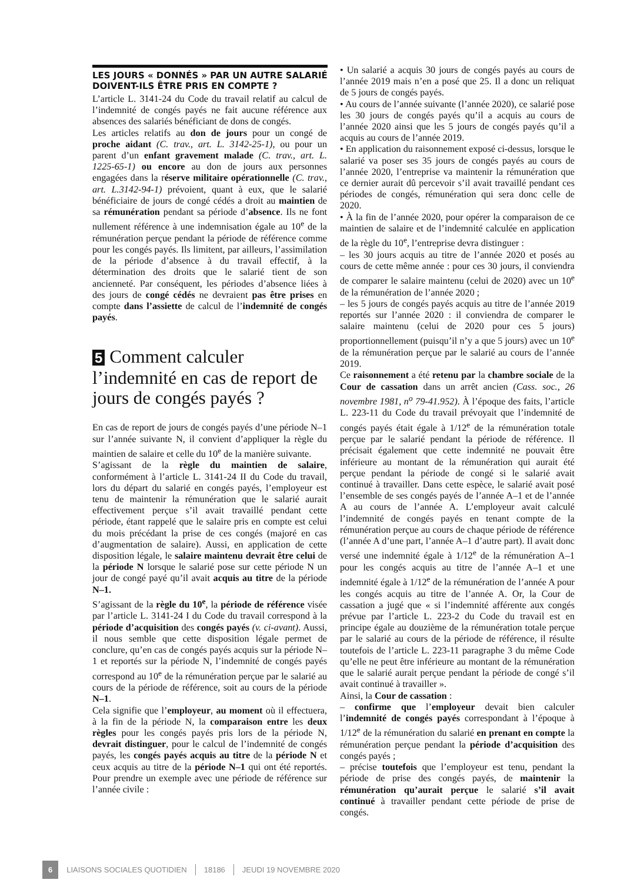LES JOURS « DONNÉS » PAR UN AUTRE SALARIÉ
DOIVENT-ILS ÊTRE PRIS EN COMPTE ?
L’article L. 3141-24 du Code du travail relatif au calcul de l’indemnité de congés payés ne fait aucune référence aux absences des salariés bénéficiant de dons de congés.
Les articles relatifs au don de jours pour un congé de proche aidant (C. trav., art. L. 3142-25-1), ou pour un parent d’un enfant gravement malade (C. trav., art. L. 1225-65-1) ou encore au don de jours aux personnes engagées dans la réserve militaire opérationnelle (C. trav., art. L.3142-94-1) prévoient, quant à eux, que le salarié bénéficiaire de jours de congé cédés a droit au maintien de sa rémunération pendant sa période d’absence. Ils ne font nullement référence à une indemnisation égale au 10<sup>e</sup> de la rémunération perçue pendant la période de référence comme pour les congés payés. Ils limitent, par ailleurs, l’assimilation de la période d’absence à du travail effectif, à la détermination des droits que le salarié tient de son ancienneté. Par conséquent, les périodes d’absence liées à des jours de congé cédés ne devraient pas être prises en compte dans l’assiette de calcul de l’indemnité de congés payés.
5 Comment calculer l’indemnité en cas de report de jours de congés payés ?
En cas de report de jours de congés payés d’une période N–1 sur l’année suivante N, il convient d’appliquer la règle du maintien de salaire et celle du 10<sup>e</sup> de la manière suivante.
S’agissant de la règle du maintien de salaire, conformément à l’article L. 3141-24 II du Code du travail, lors du départ du salarié en congés payés, l’employeur est tenu de maintenir la rémunération que le salarié aurait effectivement perçue s’il avait travaillé pendant cette période, étant rappelé que le salaire pris en compte est celui du mois précédant la prise de ces congés (majoré en cas d’augmentation de salaire). Aussi, en application de cette disposition légale, le salaire maintenu devrait être celui de la période N lorsque le salarié pose sur cette période N un jour de congé payé qu’il avait acquis au titre de la période N–1.
S’agissant de la règle du 10<sup>e</sup>, la période de référence visée par l’article L. 3141-24 I du Code du travail correspond à la période d’acquisition des congés payés (v. ci-avant). Aussi, il nous semble que cette disposition légale permet de conclure, qu’en cas de congés payés acquis sur la période N–1 et reportés sur la période N, l’indemnité de congés payés correspond au 10<sup>e</sup> de la rémunération perçue par le salarié au cours de la période de référence, soit au cours de la période N–1.
Cela signifie que l’employeur, au moment où il effectuera, à la fin de la période N, la comparaison entre les deux règles pour les congés payés pris lors de la période N, devrait distinguer, pour le calcul de l’indemnité de congés payés, les congés payés acquis au titre de la période N et ceux acquis au titre de la période N–1 qui ont été reportés. Pour prendre un exemple avec une période de référence sur l’année civile :
• Un salarié a acquis 30 jours de congés payés au cours de l’année 2019 mais n’en a posé que 25. Il a donc un reliquat de 5 jours de congés payés.
• Au cours de l’année suivante (l’année 2020), ce salarié pose les 30 jours de congés payés qu’il a acquis au cours de l’année 2020 ainsi que les 5 jours de congés payés qu’il a acquis au cours de l’année 2019.
• En application du raisonnement exposé ci-dessus, lorsque le salarié va poser ses 35 jours de congés payés au cours de l’année 2020, l’entreprise va maintenir la rémunération que ce dernier aurait dû percevoir s’il avait travaillé pendant ces périodes de congés, rémunération qui sera donc celle de 2020.
• À la fin de l’année 2020, pour opérer la comparaison de ce maintien de salaire et de l’indemnité calculée en application de la règle du 10<sup>e</sup>, l’entreprise devra distinguer :
– les 30 jours acquis au titre de l’année 2020 et posés au cours de cette même année : pour ces 30 jours, il conviendra de comparer le salaire maintenu (celui de 2020) avec un 10<sup>e</sup> de la rémunération de l’année 2020 ;
– les 5 jours de congés payés acquis au titre de l’année 2019 reportés sur l’année 2020 : il conviendra de comparer le salaire maintenu (celui de 2020 pour ces 5 jours) proportionnellement (puisqu’il n’y a que 5 jours) avec un 10<sup>e</sup> de la rémunération perçue par le salarié au cours de l’année 2019.
Ce raisonnement a été retenu par la chambre sociale de la Cour de cassation dans un arrêt ancien (Cass. soc., 26 novembre 1981, n<sup>o</sup> 79-41.952). À l’époque des faits, l’article L. 223-11 du Code du travail prévoyait que l’indemnité de congés payés était égale à 1/12<sup>e</sup> de la rémunération totale perçue par le salarié pendant la période de référence. Il précisait également que cette indemnité ne pouvait être inférieure au montant de la rémunération qui aurait été perçue pendant la période de congé si le salarié avait continué à travailler. Dans cette espèce, le salarié avait posé l’ensemble de ses congés payés de l’année A–1 et de l’année A au cours de l’année A. L’employeur avait calculé l’indemnité de congés payés en tenant compte de la rémunération perçue au cours de chaque période de référence (l’année A d’une part, l’année A–1 d’autre part). Il avait donc versé une indemnité égale à 1/12<sup>e</sup> de la rémunération A–1 pour les congés acquis au titre de l’année A–1 et une indemnité égale à 1/12<sup>e</sup> de la rémunération de l’année A pour les congés acquis au titre de l’année A. Or, la Cour de cassation a jugé que « si l’indemnité afférente aux congés prévue par l’article L. 223-2 du Code du travail est en principe égale au douzième de la rémunération totale perçue par le salarié au cours de la période de référence, il résulte toutefois de l’article L. 223-11 paragraphe 3 du même Code qu’elle ne peut être inférieure au montant de la rémunération que le salarié aurait perçue pendant la période de congé s’il avait continué à travailler ».
Ainsi, la Cour de cassation :
– confirme que l’employeur devait bien calculer l’indemnité de congés payés correspondant à l’époque à 1/12<sup>e</sup> de la rémunération du salarié en prenant en compte la rémunération perçue pendant la période d’acquisition des congés payés ;
– précise toutefois que l’employeur est tenu, pendant la période de prise des congés payés, de maintenir la rémunération qu’aurait perçue le salarié s’il avait continué à travailler pendant cette période de prise de congés.
6 LIAISONS SOCIALES QUOTIDIEN 18186 JEUDI 19 NOVEMBRE 2020